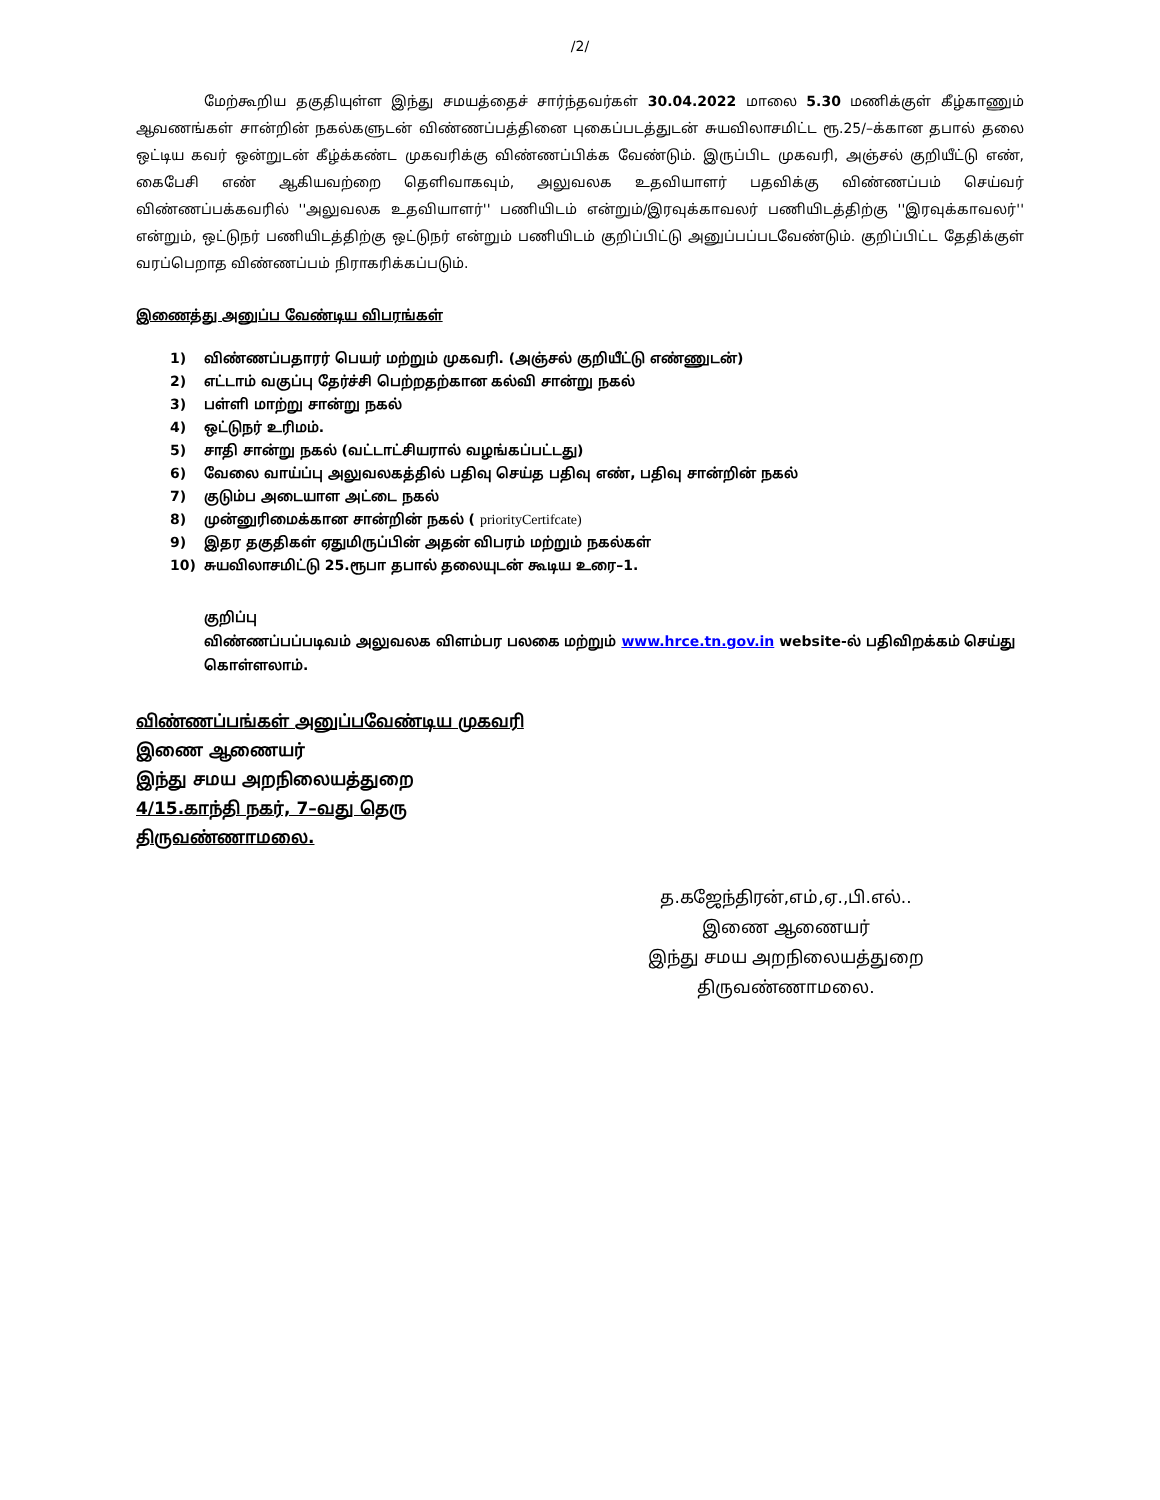/2/
மேற்கூறிய தகுதியுள்ள இந்து சமயத்தைச் சார்ந்தவர்கள் 30.04.2022 மாலை 5.30 மணிக்குள் கீழ்காணும் ஆவணங்கள் சான்றின் நகல்களுடன் விண்ணப்பத்தினை புகைப்படத்துடன் சுயவிலாசமிட்ட ரூ.25/–க்கான தபால் தலை ஒட்டிய கவர் ஒன்றுடன் கீழ்க்கண்ட முகவரிக்கு விண்ணப்பிக்க வேண்டும். இருப்பிட முகவரி, அஞ்சல் குறியீட்டு எண், கைபேசி எண் ஆகியவற்றை தெளிவாகவும், அலுவலக உதவியாளர் பதவிக்கு விண்ணப்பம் செய்வர் விண்ணப்பக்கவரில் ''அலுவலக உதவியாளர்'' பணியிடம் என்றும்/இரவுக்காவலர் பணியிடத்திற்கு ''இரவுக்காவலர்'' என்றும், ஒட்டுநர் பணியிடத்திற்கு ஒட்டுநர் என்றும் பணியிடம் குறிப்பிட்டு அனுப்பப்படவேண்டும். குறிப்பிட்ட தேதிக்குள் வரப்பெறாத விண்ணப்பம் நிராகரிக்கப்படும்.
இணைத்து அனுப்ப வேண்டிய விபரங்கள்
1) விண்ணப்பதாரர் பெயர் மற்றும் முகவரி. (அஞ்சல் குறியீட்டு எண்ணுடன்)
2) எட்டாம் வகுப்பு தேர்ச்சி பெற்றதற்கான கல்வி சான்று நகல்
3) பள்ளி மாற்று சான்று நகல்
4) ஒட்டுநர் உரிமம்.
5) சாதி சான்று நகல் (வட்டாட்சியரால் வழங்கப்பட்டது)
6) வேலை வாய்ப்பு அலுவலகத்தில் பதிவு செய்த பதிவு எண், பதிவு சான்றின் நகல்
7) குடும்ப அடையாள அட்டை நகல்
8) முன்னுரிமைக்கான சான்றின் நகல் ( priorityCertifcate)
9) இதர தகுதிகள் ஏதுமிருப்பின் அதன் விபரம் மற்றும் நகல்கள்
10) சுயவிலாசமிட்டு 25.ரூபா தபால் தலையுடன் கூடிய உரை–1.
குறிப்பு
விண்ணப்பப்படிவம் அலுவலக விளம்பர பலகை மற்றும் www.hrce.tn.gov.in website-ல் பதிவிறக்கம் செய்து கொள்ளலாம்.
விண்ணப்பங்கள் அனுப்பவேண்டிய முகவரி
இணை ஆணையர்
இந்து சமய அறநிலையத்துறை
4/15.காந்தி நகர், 7–வது தெரு
திருவண்ணாமலை.
த.கஜேந்திரன்,எம்,ஏ.,பி.எல்..
இணை ஆணையர்
இந்து சமய அறநிலையத்துறை
திருவண்ணாமலை.